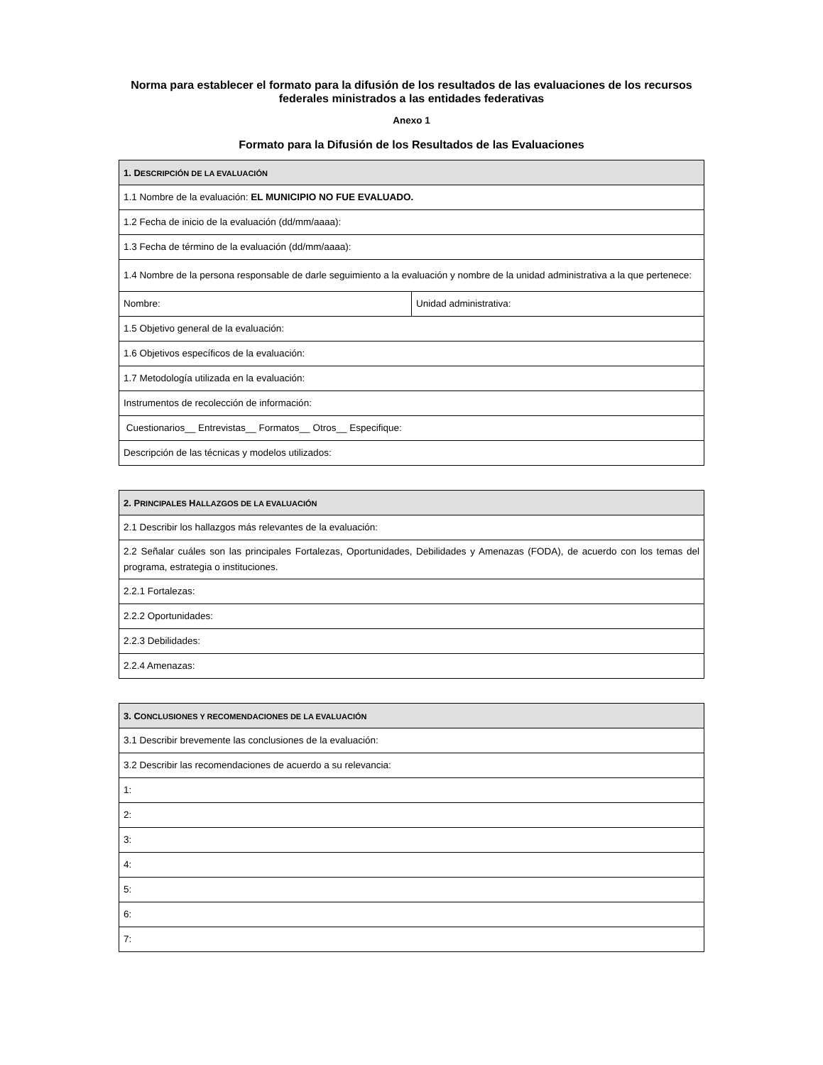Norma para establecer el formato para la difusión de los resultados de las evaluaciones de los recursos federales ministrados a las entidades federativas
Anexo 1
Formato para la Difusión de los Resultados de las Evaluaciones
| 1. D ESCRIPCIÓN DE LA EVALUACIÓN | |
| --- | --- |
| 1.1 Nombre de la evaluación: EL MUNICIPIO NO FUE EVALUADO. | |
| 1.2 Fecha de inicio de la evaluación (dd/mm/aaaa): | |
| 1.3 Fecha de término de la evaluación (dd/mm/aaaa): | |
| 1.4 Nombre de la persona responsable de darle seguimiento a la evaluación y nombre de la unidad administrativa a la que pertenece: | |
| Nombre: | Unidad administrativa: |
| 1.5 Objetivo general de la evaluación: | |
| 1.6 Objetivos específicos de la evaluación: | |
| 1.7 Metodología utilizada en la evaluación: | |
| Instrumentos de recolección de información: | |
| Cuestionarios__ Entrevistas__ Formatos__ Otros__ Especifique: | |
| Descripción de las técnicas y modelos utilizados: | |
| 2. P RINCIPALES H ALLAZGOS DE LA EVALUACIÓN |
| --- |
| 2.1 Describir los hallazgos más relevantes de la evaluación: |
| 2.2 Señalar cuáles son las principales Fortalezas, Oportunidades, Debilidades y Amenazas (FODA), de acuerdo con los temas del programa, estrategia o instituciones. |
| 2.2.1 Fortalezas: |
| 2.2.2 Oportunidades: |
| 2.2.3 Debilidades: |
| 2.2.4 Amenazas: |
| 3. C ONCLUSIONES Y RECOMENDACIONES DE LA EVALUACIÓN |
| --- |
| 3.1 Describir brevemente las conclusiones de la evaluación: |
| 3.2 Describir las recomendaciones de acuerdo a su relevancia: |
| 1: |
| 2: |
| 3: |
| 4: |
| 5: |
| 6: |
| 7: |